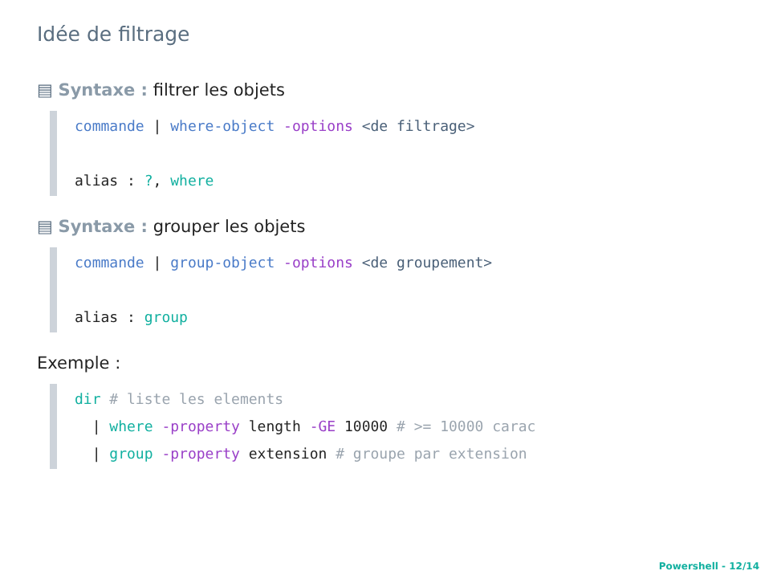Idée de filtrage
▤ Syntaxe : filtrer les objets
commande | where-object -options <de filtrage>
alias : ?, where
▤ Syntaxe : grouper les objets
commande | group-object -options <de groupement>
alias : group
Exemple :
dir # liste les elements
| where -property length -GE 10000 # >= 10000 carac
| group -property extension # groupe par extension
Powershell - 12/14